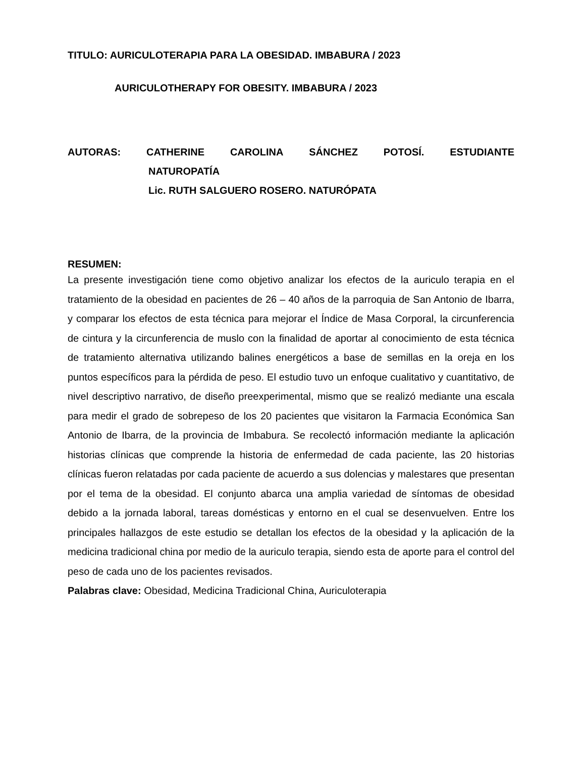TITULO: AURICULOTERAPIA PARA LA OBESIDAD. IMBABURA / 2023
AURICULOTHERAPY FOR OBESITY. IMBABURA / 2023
AUTORAS: CATHERINE CAROLINA SÁNCHEZ POTOSÍ. ESTUDIANTE
NATUROPATÍA
Lic. RUTH SALGUERO ROSERO. NATURÓPATA
RESUMEN:
La presente investigación tiene como objetivo analizar los efectos de la auriculo terapia en el tratamiento de la obesidad en pacientes de 26 – 40 años de la parroquia de San Antonio de Ibarra, y comparar los efectos de esta técnica para mejorar el Índice de Masa Corporal, la circunferencia de cintura y la circunferencia de muslo con la finalidad de aportar al conocimiento de esta técnica de tratamiento alternativa utilizando balines energéticos a base de semillas en la oreja en los puntos específicos para la pérdida de peso. El estudio tuvo un enfoque cualitativo y cuantitativo, de nivel descriptivo narrativo, de diseño preexperimental, mismo que se realizó mediante una escala para medir el grado de sobrepeso de los 20 pacientes que visitaron la Farmacia Económica San Antonio de Ibarra, de la provincia de Imbabura. Se recolectó información mediante la aplicación historias clínicas que comprende la historia de enfermedad de cada paciente, las 20 historias clínicas fueron relatadas por cada paciente de acuerdo a sus dolencias y malestares que presentan por el tema de la obesidad. El conjunto abarca una amplia variedad de síntomas de obesidad debido a la jornada laboral, tareas domésticas y entorno en el cual se desenvuelven. Entre los principales hallazgos de este estudio se detallan los efectos de la obesidad y la aplicación de la medicina tradicional china por medio de la auriculo terapia, siendo esta de aporte para el control del peso de cada uno de los pacientes revisados.
Palabras clave: Obesidad, Medicina Tradicional China, Auriculoterapia